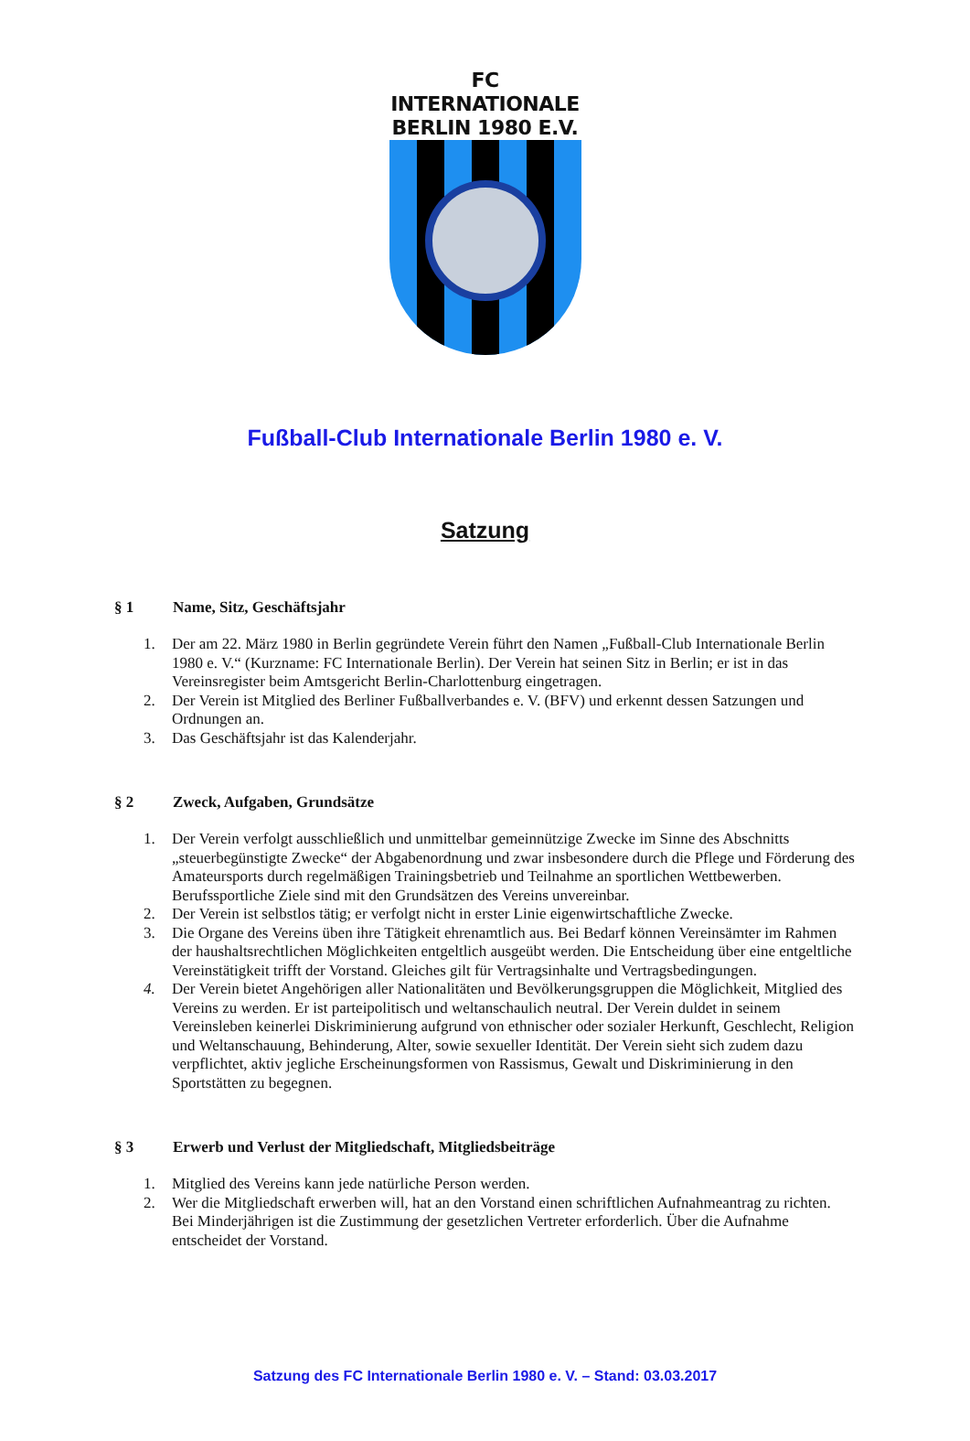FC INTERNATIONALE
BERLIN 1980 E.V.
Fußball-Club Internationale Berlin 1980 e. V.
Satzung
§ 1 Name, Sitz, Geschäftsjahr
1. Der am 22. März 1980 in Berlin gegründete Verein führt den Namen „Fußball-Club Internationale Berlin 1980 e. V.“ (Kurzname: FC Internationale Berlin). Der Verein hat seinen Sitz in Berlin; er ist in das Vereinsregister beim Amtsgericht Berlin-Charlottenburg eingetragen.
2. Der Verein ist Mitglied des Berliner Fußballverbandes e. V. (BFV) und erkennt dessen Satzungen und Ordnungen an.
3. Das Geschäftsjahr ist das Kalenderjahr.
§ 2 Zweck, Aufgaben, Grundsätze
1. Der Verein verfolgt ausschließlich und unmittelbar gemeinnützige Zwecke im Sinne des Abschnitts „steuerbegünstigte Zwecke“ der Abgabenordnung und zwar insbesondere durch die Pflege und Förderung des Amateursports durch regelmäßigen Trainingsbetrieb und Teilnahme an sportlichen Wettbewerben. Berufssportliche Ziele sind mit den Grundsätzen des Vereins unvereinbar.
2. Der Verein ist selbstlos tätig; er verfolgt nicht in erster Linie eigenwirtschaftliche Zwecke.
3. Die Organe des Vereins üben ihre Tätigkeit ehrenamtlich aus. Bei Bedarf können Vereinsämter im Rahmen der haushaltsrechtlichen Möglichkeiten entgeltlich ausgeübt werden. Die Entscheidung über eine entgeltliche Vereinstätigkeit trifft der Vorstand. Gleiches gilt für Vertragsinhalte und Vertragsbedingungen.
4. Der Verein bietet Angehörigen aller Nationalitäten und Bevölkerungsgruppen die Möglichkeit, Mitglied des Vereins zu werden. Er ist parteipolitisch und weltanschaulich neutral. Der Verein duldet in seinem Vereinsleben keinerlei Diskriminierung aufgrund von ethnischer oder sozialer Herkunft, Geschlecht, Religion und Weltanschauung, Behinderung, Alter, sowie sexueller Identität. Der Verein sieht sich zudem dazu verpflichtet, aktiv jegliche Erscheinungsformen von Rassismus, Gewalt und Diskriminierung in den Sportstätten zu begegnen.
§ 3 Erwerb und Verlust der Mitgliedschaft, Mitgliedsbeiträge
1. Mitglied des Vereins kann jede natürliche Person werden.
2. Wer die Mitgliedschaft erwerben will, hat an den Vorstand einen schriftlichen Aufnahmeantrag zu richten. Bei Minderjährigen ist die Zustimmung der gesetzlichen Vertreter erforderlich. Über die Aufnahme entscheidet der Vorstand.
Satzung des FC Internationale Berlin 1980 e. V. – Stand: 03.03.2017